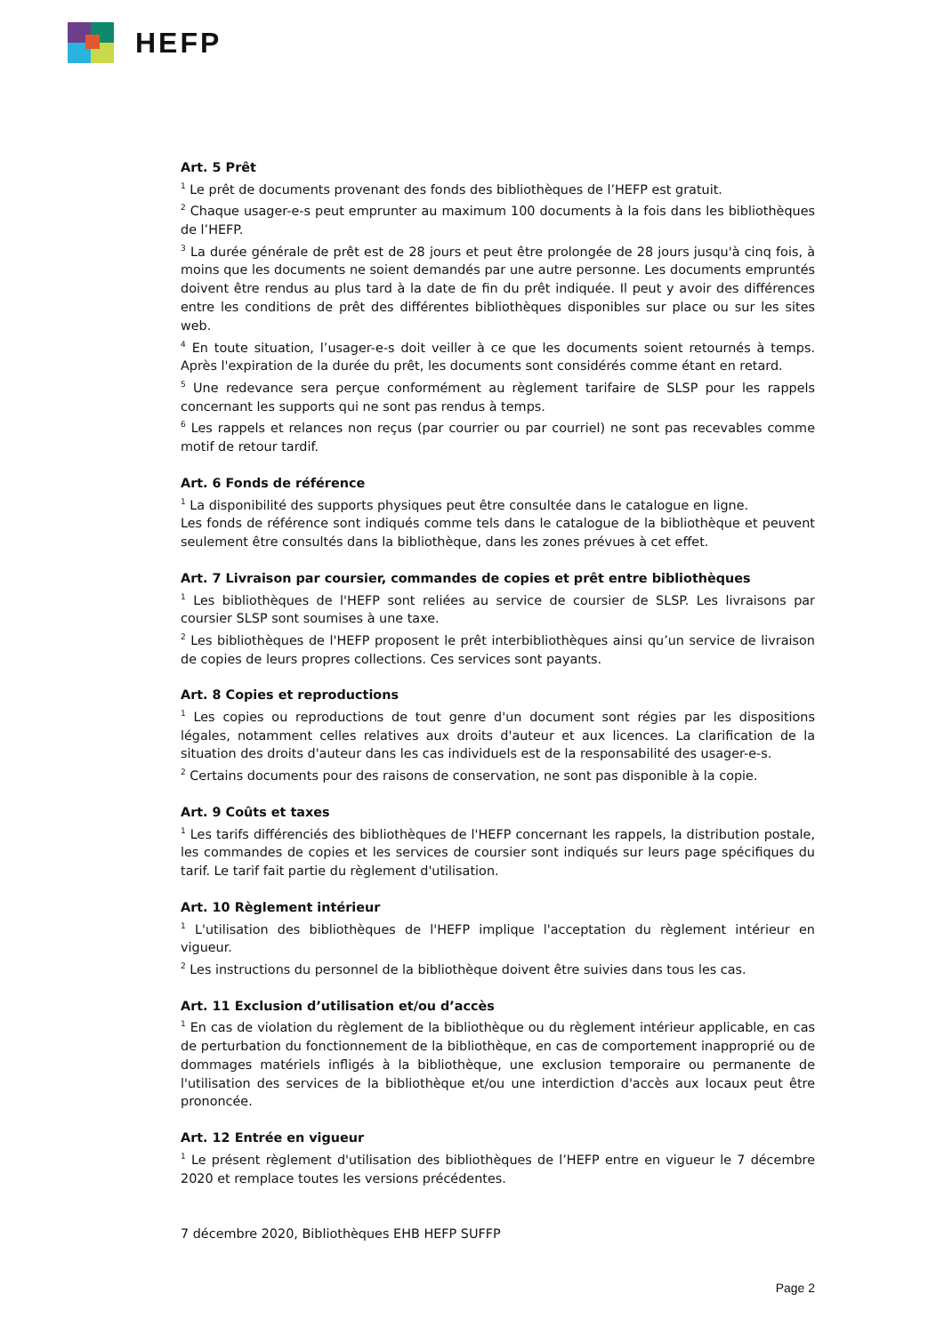HEFP
Art. 5 Prêt
<sup>1</sup> Le prêt de documents provenant des fonds des bibliothèques de l’HEFP est gratuit.
<sup>2</sup> Chaque usager-e-s peut emprunter au maximum 100 documents à la fois dans les bibliothèques de l’HEFP.
<sup>3</sup> La durée générale de prêt est de 28 jours et peut être prolongée de 28 jours jusqu'à cinq fois, à moins que les documents ne soient demandés par une autre personne. Les documents empruntés doivent être rendus au plus tard à la date de fin du prêt indiquée. Il peut y avoir des différences entre les conditions de prêt des différentes bibliothèques disponibles sur place ou sur les sites web.
<sup>4</sup> En toute situation, l’usager-e-s doit veiller à ce que les documents soient retournés à temps. Après l'expiration de la durée du prêt, les documents sont considérés comme étant en retard.
<sup>5</sup> Une redevance sera perçue conformément au règlement tarifaire de SLSP pour les rappels concernant les supports qui ne sont pas rendus à temps.
<sup>6</sup> Les rappels et relances non reçus (par courrier ou par courriel) ne sont pas recevables comme motif de retour tardif.
Art. 6 Fonds de référence
<sup>1</sup> La disponibilité des supports physiques peut être consultée dans le catalogue en ligne.
Les fonds de référence sont indiqués comme tels dans le catalogue de la bibliothèque et peuvent seulement être consultés dans la bibliothèque, dans les zones prévues à cet effet.
Art. 7 Livraison par coursier, commandes de copies et prêt entre bibliothèques
<sup>1</sup> Les bibliothèques de l'HEFP sont reliées au service de coursier de SLSP. Les livraisons par coursier SLSP sont soumises à une taxe.
<sup>2</sup> Les bibliothèques de l'HEFP proposent le prêt interbibliothèques ainsi qu’un service de livraison de copies de leurs propres collections. Ces services sont payants.
Art. 8 Copies et reproductions
<sup>1</sup> Les copies ou reproductions de tout genre d'un document sont régies par les dispositions légales, notamment celles relatives aux droits d'auteur et aux licences. La clarification de la situation des droits d'auteur dans les cas individuels est de la responsabilité des usager-e-s.
<sup>2</sup> Certains documents pour des raisons de conservation, ne sont pas disponible à la copie.
Art. 9 Coûts et taxes
<sup>1</sup> Les tarifs différenciés des bibliothèques de l'HEFP concernant les rappels, la distribution postale, les commandes de copies et les services de coursier sont indiqués sur leurs page spécifiques du tarif. Le tarif fait partie du règlement d'utilisation.
Art. 10 Règlement intérieur
<sup>1</sup> L'utilisation des bibliothèques de l'HEFP implique l'acceptation du règlement intérieur en vigueur.
<sup>2</sup> Les instructions du personnel de la bibliothèque doivent être suivies dans tous les cas.
Art. 11 Exclusion d’utilisation et/ou d’accès
<sup>1</sup> En cas de violation du règlement de la bibliothèque ou du règlement intérieur applicable, en cas de perturbation du fonctionnement de la bibliothèque, en cas de comportement inapproprié ou de dommages matériels infligés à la bibliothèque, une exclusion temporaire ou permanente de l'utilisation des services de la bibliothèque et/ou une interdiction d'accès aux locaux peut être prononcée.
Art. 12 Entrée en vigueur
<sup>1</sup> Le présent règlement d'utilisation des bibliothèques de l’HEFP entre en vigueur le 7 décembre 2020 et remplace toutes les versions précédentes.
7 décembre 2020, Bibliothèques EHB HEFP SUFFP
Page 2